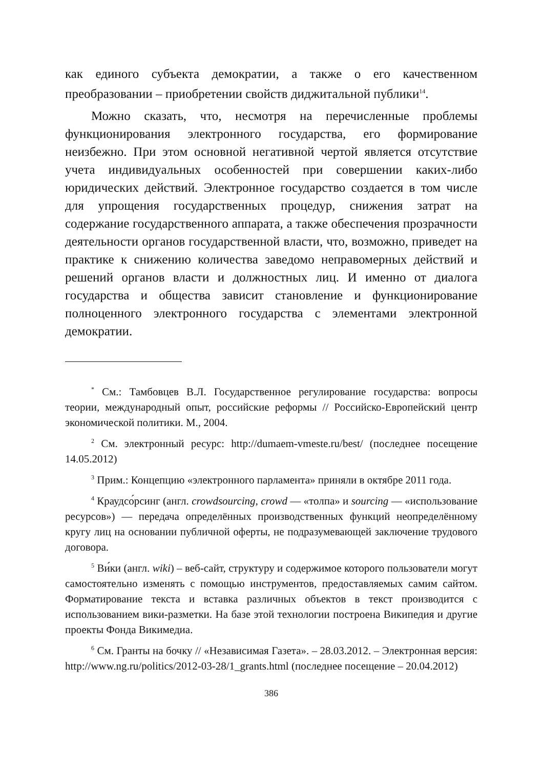как единого субъекта демократии, а также о его качественном преобразовании – приобретении свойств диджитальной публики<sup>14</sup>.
Можно сказать, что, несмотря на перечисленные проблемы функционирования электронного государства, его формирование неизбежно. При этом основной негативной чертой является отсутствие учета индивидуальных особенностей при совершении каких-либо юридических действий. Электронное государство создается в том числе для упрощения государственных процедур, снижения затрат на содержание государственного аппарата, а также обеспечения прозрачности деятельности органов государственной власти, что, возможно, приведет на практике к снижению количества заведомо неправомерных действий и решений органов власти и должностных лиц. И именно от диалога государства и общества зависит становление и функционирование полноценного электронного государства с элементами электронной демократии.
<sup>*</sup> См.: Тамбовцев В.Л. Государственное регулирование государства: вопросы теории, международный опыт, российские реформы // Российско-Европейский центр экономической политики. М., 2004.
<sup>2</sup> См. электронный ресурс: http://dumaem-vmeste.ru/best/ (последнее посещение 14.05.2012)
<sup>3</sup> Прим.: Концепцию «электронного парламента» приняли в октябре 2011 года.
<sup>4</sup> Краудсо́рсинг (англ. crowdsourcing, crowd — «толпа» и sourcing — «использование ресурсов») — передача определённых производственных функций неопределённому кругу лиц на основании публичной оферты, не подразумевающей заключение трудового договора.
<sup>5</sup> Ви́ки (англ. wiki) – веб-сайт, структуру и содержимое которого пользователи могут самостоятельно изменять с помощью инструментов, предоставляемых самим сайтом. Форматирование текста и вставка различных объектов в текст производится с использованием вики-разметки. На базе этой технологии построена Википедия и другие проекты Фонда Викимедиа.
<sup>6</sup> См. Гранты на бочку // «Независимая Газета». – 28.03.2012. – Электронная версия: http://www.ng.ru/politics/2012-03-28/1_grants.html (последнее посещение – 20.04.2012)
386